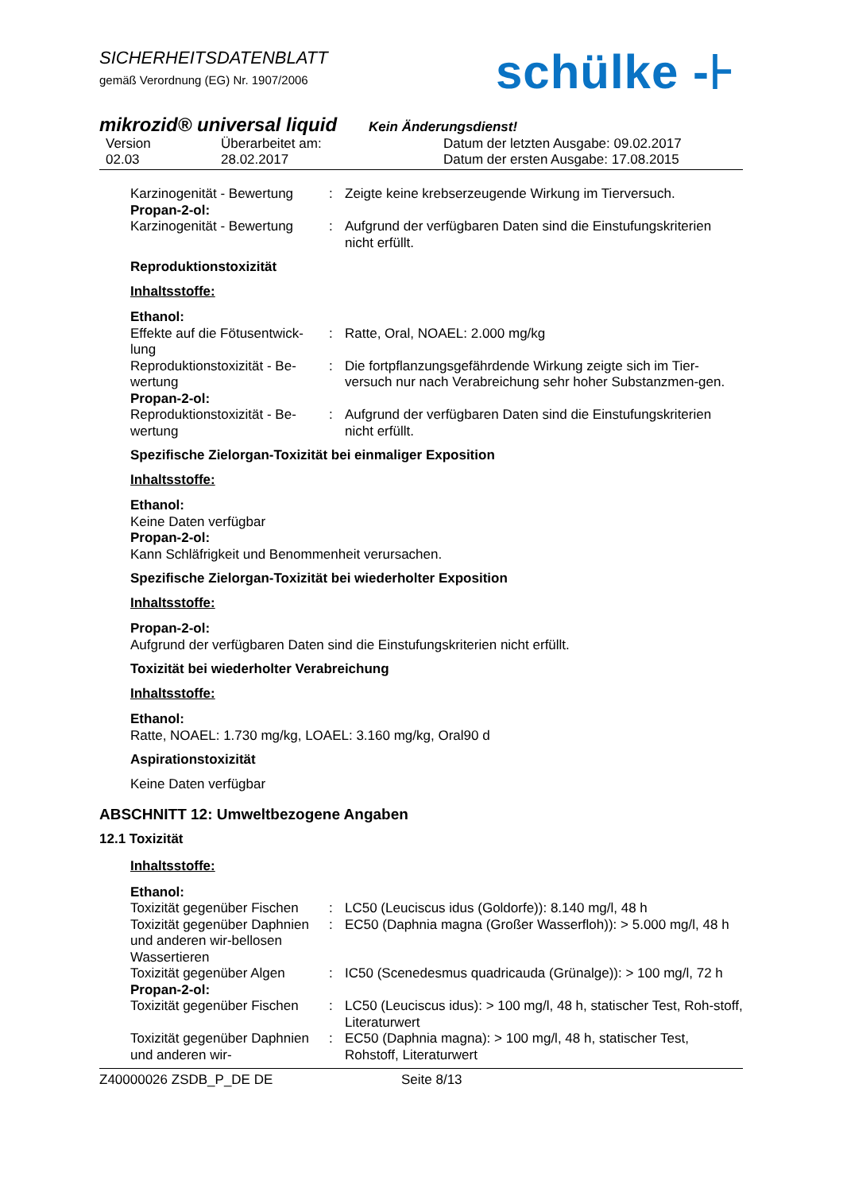SICHERHEITSDATENBLATT
gemäß Verordnung (EG) Nr. 1907/2006
schülke -⊦
mikrozid® universal liquid Kein Änderungsdienst!
Version
02.03
Überarbeitet am:
28.02.2017
Datum der letzten Ausgabe: 09.02.2017
Datum der ersten Ausgabe: 17.08.2015
Karzinogenität - Bewertung
: Zeigte keine krebserzeugende Wirkung im Tierversuch.
Propan-2-ol:
Karzinogenität - Bewertung
: Aufgrund der verfügbaren Daten sind die Einstufungskriterien nicht erfüllt.
Reproduktionstoxizität
Inhaltsstoffe:
Ethanol:
Effekte auf die Fötusentwick-lung
: Ratte, Oral, NOAEL: 2.000 mg/kg
Reproduktionstoxizität - Be-wertung
: Die fortpflanzungsgefährdende Wirkung zeigte sich im Tier-versuch nur nach Verabreichung sehr hoher Substanzmen-gen.
Propan-2-ol:
Reproduktionstoxizität - Be-wertung
: Aufgrund der verfügbaren Daten sind die Einstufungskriterien nicht erfüllt.
Spezifische Zielorgan-Toxizität bei einmaliger Exposition
Inhaltsstoffe:
Ethanol:
Keine Daten verfügbar
Propan-2-ol:
Kann Schläfrigkeit und Benommenheit verursachen.
Spezifische Zielorgan-Toxizität bei wiederholter Exposition
Inhaltsstoffe:
Propan-2-ol:
Aufgrund der verfügbaren Daten sind die Einstufungskriterien nicht erfüllt.
Toxizität bei wiederholter Verabreichung
Inhaltsstoffe:
Ethanol:
Ratte, NOAEL: 1.730 mg/kg, LOAEL: 3.160 mg/kg, Oral90 d
Aspirationstoxizität
Keine Daten verfügbar
ABSCHNITT 12: Umweltbezogene Angaben
12.1 Toxizität
Inhaltsstoffe:
Ethanol:
Toxizität gegenüber Fischen
: LC50 (Leuciscus idus (Goldorfe)): 8.140 mg/l, 48 h
Toxizität gegenüber Daphnien und anderen wir-bellosen Wassertieren
: EC50 (Daphnia magna (Großer Wasserfloh)): > 5.000 mg/l, 48 h
Toxizität gegenüber Algen
: IC50 (Scenedesmus quadricauda (Grünalge)): > 100 mg/l, 72 h
Propan-2-ol:
Toxizität gegenüber Fischen
: LC50 (Leuciscus idus): > 100 mg/l, 48 h, statischer Test, Roh-stoff, Literaturwert
Toxizität gegenüber Daphnien und anderen wir-
: EC50 (Daphnia magna): > 100 mg/l, 48 h, statischer Test, Rohstoff, Literaturwert
Z40000026 ZSDB_P_DE DE Seite 8/13